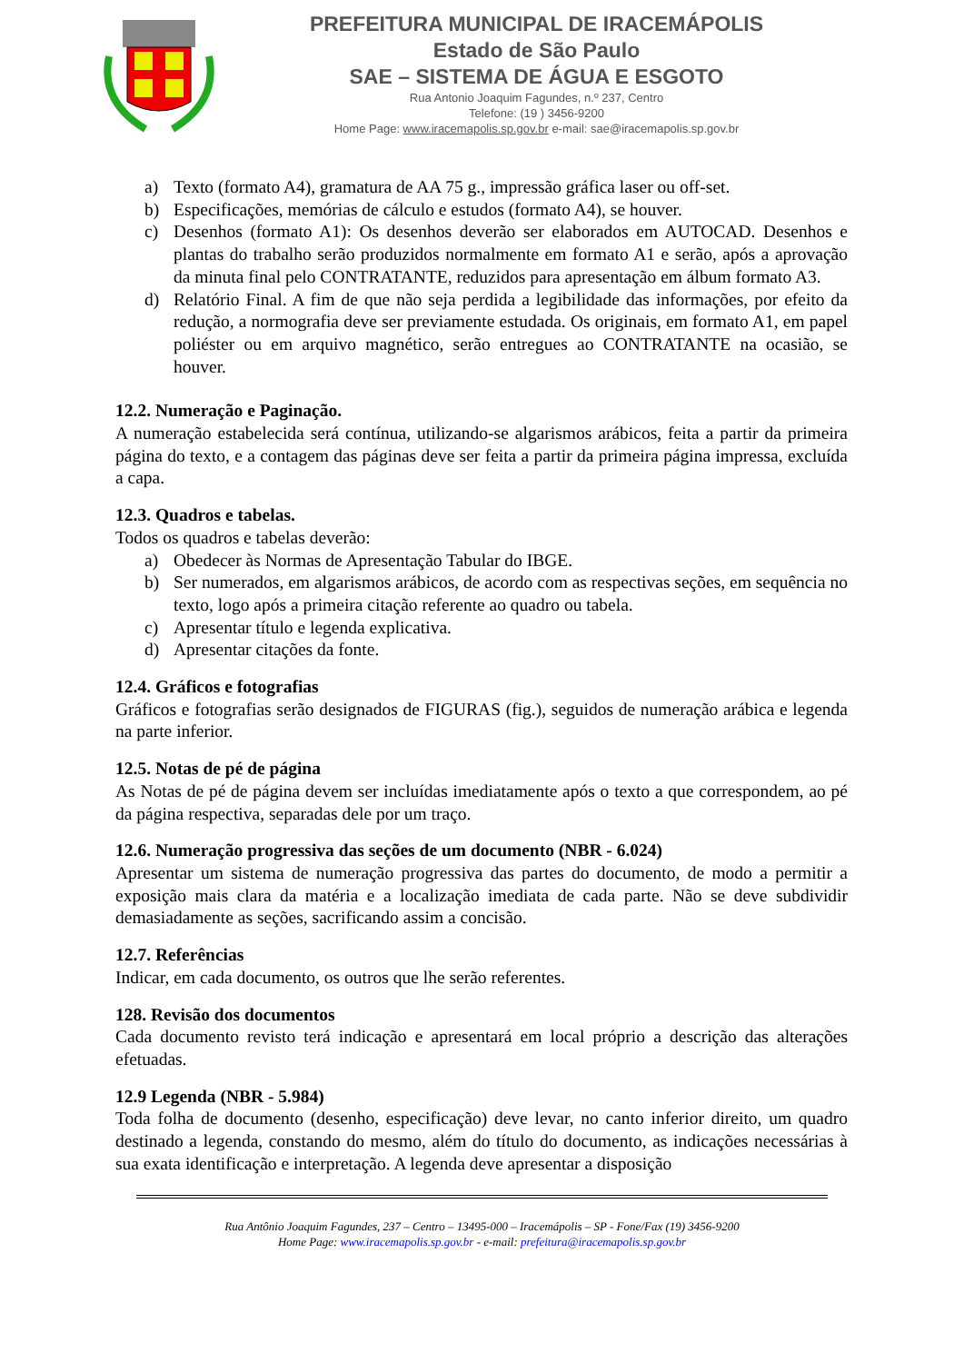PREFEITURA MUNICIPAL DE IRACEMÁPOLIS
Estado de São Paulo
SAE – SISTEMA DE ÁGUA E ESGOTO
Rua Antonio Joaquim Fagundes, n.º 237, Centro
Telefone: (19 ) 3456-9200
Home Page: www.iracemapolis.sp.gov.br e-mail: sae@iracemapolis.sp.gov.br
a) Texto (formato A4), gramatura de AA 75 g., impressão gráfica laser ou off-set.
b) Especificações, memórias de cálculo e estudos (formato A4), se houver.
c) Desenhos (formato A1): Os desenhos deverão ser elaborados em AUTOCAD. Desenhos e plantas do trabalho serão produzidos normalmente em formato A1 e serão, após a aprovação da minuta final pelo CONTRATANTE, reduzidos para apresentação em álbum formato A3.
d) Relatório Final. A fim de que não seja perdida a legibilidade das informações, por efeito da redução, a normografia deve ser previamente estudada. Os originais, em formato A1, em papel poliéster ou em arquivo magnético, serão entregues ao CONTRATANTE na ocasião, se houver.
12.2. Numeração e Paginação.
A numeração estabelecida será contínua, utilizando-se algarismos arábicos, feita a partir da primeira página do texto, e a contagem das páginas deve ser feita a partir da primeira página impressa, excluída a capa.
12.3. Quadros e tabelas.
Todos os quadros e tabelas deverão:
a) Obedecer às Normas de Apresentação Tabular do IBGE.
b) Ser numerados, em algarismos arábicos, de acordo com as respectivas seções, em sequência no texto, logo após a primeira citação referente ao quadro ou tabela.
c) Apresentar título e legenda explicativa.
d) Apresentar citações da fonte.
12.4. Gráficos e fotografias
Gráficos e fotografias serão designados de FIGURAS (fig.), seguidos de numeração arábica e legenda na parte inferior.
12.5. Notas de pé de página
As Notas de pé de página devem ser incluídas imediatamente após o texto a que correspondem, ao pé da página respectiva, separadas dele por um traço.
12.6. Numeração progressiva das seções de um documento (NBR - 6.024)
Apresentar um sistema de numeração progressiva das partes do documento, de modo a permitir a exposição mais clara da matéria e a localização imediata de cada parte. Não se deve subdividir demasiadamente as seções, sacrificando assim a concisão.
12.7. Referências
Indicar, em cada documento, os outros que lhe serão referentes.
128. Revisão dos documentos
Cada documento revisto terá indicação e apresentará em local próprio a descrição das alterações efetuadas.
12.9 Legenda (NBR - 5.984)
Toda folha de documento (desenho, especificação) deve levar, no canto inferior direito, um quadro destinado a legenda, constando do mesmo, além do título do documento, as indicações necessárias à sua exata identificação e interpretação. A legenda deve apresentar a disposição
Rua Antônio Joaquim Fagundes, 237 – Centro – 13495-000 – Iracemápolis – SP - Fone/Fax (19) 3456-9200
Home Page: www.iracemapolis.sp.gov.br - e-mail: prefeitura@iracemapolis.sp.gov.br